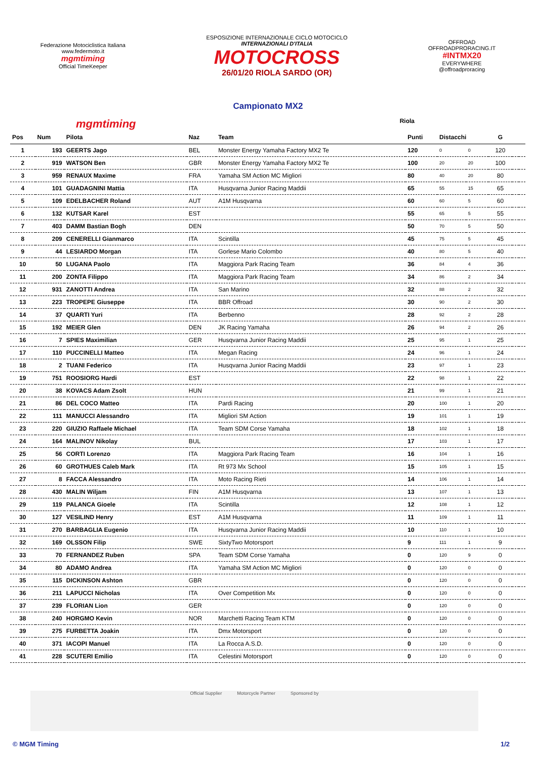Federazione Motociclistica Italiana
www.federmoto.it
mgmtiming
Official TimeKeeper
ESPOSIZIONE INTERNAZIONALE CICLO MOTOCICLO
INTERNAZIONALI D'ITALIA
MOTOCROSS
26/01/20 RIOLA SARDO (OR)
OFFROAD
OFFROADPRORACING.IT
#INTMX20
EVERYWHERE
@offroadproracing
Campionato MX2
mgmtiming Riola
| Pos | Num | Pilota | Naz | Team | Punti | Distacchi | | G | | |
| --- | --- | --- | --- | --- | --- | --- | --- | --- | --- | --- |
| 1 | 193 | GEERTS Jago | BEL | Monster Energy Yamaha Factory MX2 Te | 120 | 0 | 0 | 120 | | |
| 2 | 919 | WATSON Ben | GBR | Monster Energy Yamaha Factory MX2 Te | 100 | 20 | 20 | 100 | | |
| 3 | 959 | RENAUX Maxime | FRA | Yamaha SM Action MC Migliori | 80 | 40 | 20 | 80 | | |
| 4 | 101 | GUADAGNINI Mattia | ITA | Husqvarna Junior Racing Maddii | 65 | 55 | 15 | 65 | | |
| 5 | 109 | EDELBACHER Roland | AUT | A1M Husqvarna | 60 | 60 | 5 | 60 | | |
| 6 | 132 | KUTSAR Karel | EST | | 55 | 65 | 5 | 55 | | |
| 7 | 403 | DAMM Bastian Bogh | DEN | | 50 | 70 | 5 | 50 | | |
| 8 | 209 | CENERELLI Gianmarco | ITA | Scintilla | 45 | 75 | 5 | 45 | | |
| 9 | 44 | LESIARDO Morgan | ITA | Gorlese Mario Colombo | 40 | 80 | 5 | 40 | | |
| 10 | 50 | LUGANA Paolo | ITA | Maggiora Park Racing Team | 36 | 84 | 4 | 36 | | |
| 11 | 200 | ZONTA Filippo | ITA | Maggiora Park Racing Team | 34 | 86 | 2 | 34 | | |
| 12 | 931 | ZANOTTI Andrea | ITA | San Marino | 32 | 88 | 2 | 32 | | |
| 13 | 223 | TROPEPE Giuseppe | ITA | BBR Offroad | 30 | 90 | 2 | 30 | | |
| 14 | 37 | QUARTI Yuri | ITA | Berbenno | 28 | 92 | 2 | 28 | | |
| 15 | 192 | MEIER Glen | DEN | JK Racing Yamaha | 26 | 94 | 2 | 26 | | |
| 16 | 7 | SPIES Maximilian | GER | Husqvarna Junior Racing Maddii | 25 | 95 | 1 | 25 | | |
| 17 | 110 | PUCCINELLI Matteo | ITA | Megan Racing | 24 | 96 | 1 | 24 | | |
| 18 | 2 | TUANI Federico | ITA | Husqvarna Junior Racing Maddii | 23 | 97 | 1 | 23 | | |
| 19 | 751 | ROOSIORG Hardi | EST | | 22 | 98 | 1 | 22 | | |
| 20 | 38 | KOVACS Adam Zsolt | HUN | | 21 | 99 | 1 | 21 | | |
| 21 | 86 | DEL COCO Matteo | ITA | Pardi Racing | 20 | 100 | 1 | 20 | | |
| 22 | 111 | MANUCCI Alessandro | ITA | Migliori SM Action | 19 | 101 | 1 | 19 | | |
| 23 | 220 | GIUZIO Raffaele Michael | ITA | Team SDM Corse Yamaha | 18 | 102 | 1 | 18 | | |
| 24 | 164 | MALINOV Nikolay | BUL | | 17 | 103 | 1 | 17 | | |
| 25 | 56 | CORTI Lorenzo | ITA | Maggiora Park Racing Team | 16 | 104 | 1 | 16 | | |
| 26 | 60 | GROTHUES Caleb Mark | ITA | Rt 973 Mx School | 15 | 105 | 1 | 15 | | |
| 27 | 8 | FACCA Alessandro | ITA | Moto Racing Rieti | 14 | 106 | 1 | 14 | | |
| 28 | 430 | MALIN Wiljam | FIN | A1M Husqvarna | 13 | 107 | 1 | 13 | | |
| 29 | 119 | PALANCA Gioele | ITA | Scintilla | 12 | 108 | 1 | 12 | | |
| 30 | 127 | VESILIND Henry | EST | A1M Husqvarna | 11 | 109 | 1 | 11 | | |
| 31 | 270 | BARBAGLIA Eugenio | ITA | Husqvarna Junior Racing Maddii | 10 | 110 | 1 | 10 | | |
| 32 | 169 | OLSSON Filip | SWE | SixtyTwo Motorsport | 9 | 111 | 1 | 9 | | |
| 33 | 70 | FERNANDEZ Ruben | SPA | Team SDM Corse Yamaha | 0 | 120 | 9 | 0 | | |
| 34 | 80 | ADAMO Andrea | ITA | Yamaha SM Action MC Migliori | 0 | 120 | 0 | 0 | | |
| 35 | 115 | DICKINSON Ashton | GBR | | 0 | 120 | 0 | 0 | | |
| 36 | 211 | LAPUCCI Nicholas | ITA | Over Competition Mx | 0 | 120 | 0 | 0 | | |
| 37 | 239 | FLORIAN Lion | GER | | 0 | 120 | 0 | 0 | | |
| 38 | 240 | HORGMO Kevin | NOR | Marchetti Racing Team KTM | 0 | 120 | 0 | 0 | | |
| 39 | 275 | FURBETTA Joakin | ITA | Dmx Motorsport | 0 | 120 | 0 | 0 | | |
| 40 | 371 | IACOPI Manuel | ITA | La Rocca A.S.D. | 0 | 120 | 0 | 0 | | |
| 41 | 228 | SCUTERI Emilio | ITA | Celestini Motorsport | 0 | 120 | 0 | 0 | | |
Official Supplier Motorcycle Partner Sponsored by
© MGM Timing 1/2